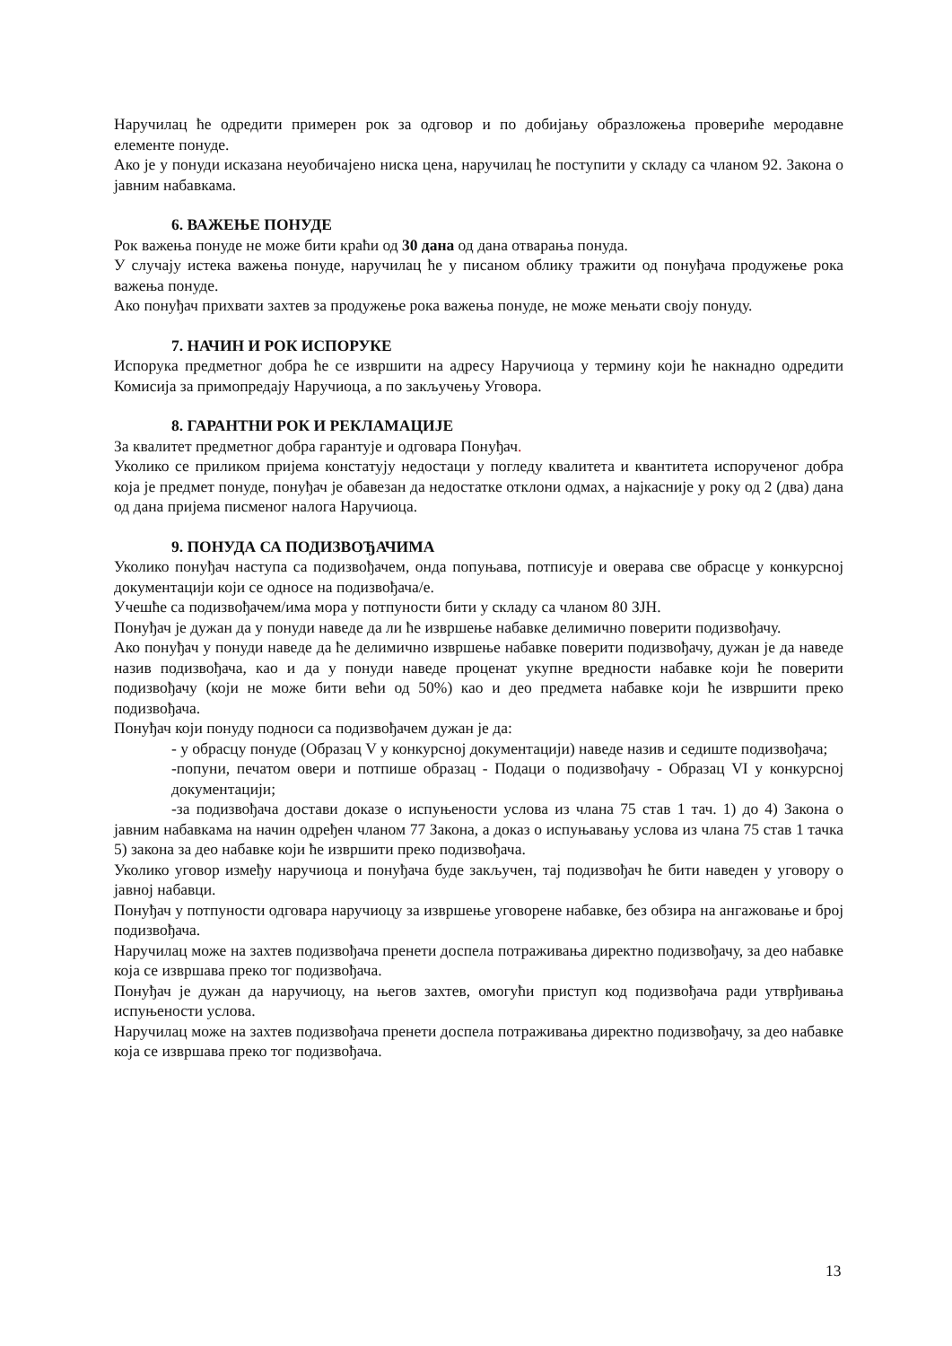Наручилац ће одредити примерен рок за одговор и по добијању образложења провериће меродавне елементе понуде.
Ако је у понуди исказана неуобичајено ниска цена, наручилац ће поступити у складу са чланом 92. Закона о јавним набавкама.
6. ВАЖЕЊЕ ПОНУДЕ
Рок важења понуде не може бити краћи од 30 дана од дана отварања понуда.
У случају истека важења понуде, наручилац ће у писаном облику тражити од понуђача продужење рока важења понуде.
Ако понуђач прихвати захтев за продужење рока важења понуде, не може мењати своју понуду.
7. НАЧИН И РОК ИСПОРУКЕ
Испорука предметног добра ће се извршити на адресу Наручиоца у термину који ће накнадно одредити Комисија за примопредају Наручиоца, а по закључењу Уговора.
8. ГАРАНТНИ РОК И РЕКЛАМАЦИЈЕ
За квалитет предметног добра гарантује и одговара Понуђач.
Уколико се приликом пријема констатују недостаци у погледу квалитета и квантитета испорученог добра која је предмет понуде, понуђач је обавезан да недостатке отклони одмах, а најкасније у року од 2 (два) дана од дана пријема писменог налога Наручиоца.
9. ПОНУДА СА ПОДИЗВОЂАЧИМА
Уколико понуђач наступа са подизвођачем, онда попуњава, потписује и оверава све обрасце у конкурсној документацији који се односе на подизвођача/е.
Учешће са подизвођачем/има мора у потпуности бити у складу са чланом 80 ЗЈН.
Понуђач је дужан да у понуди наведе да ли ће извршење набавке делимично поверити подизвођачу.
Ако понуђач у понуди наведе да ће делимично извршење набавке поверити подизвођачу, дужан је да наведе назив подизвођача, као и да у понуди наведе проценат укупне вредности набавке који ће поверити подизвођачу (који не може бити већи од 50%) као и део предмета набавке који ће извршити преко подизвођача.
Понуђач који понуду подноси са подизвођачем дужан је да:
- у обрасцу понуде (Образац V у конкурсној документацији) наведе назив и седиште подизвођача;
-попуни, печатом овери и потпише образац - Подаци о подизвођачу - Образац VI у конкурсној документацији;
-за подизвођача достави доказе о испуњености услова из члана 75 став 1 тач. 1) до 4) Закона о јавним набавкама на начин одређен чланом 77 Закона, а доказ о испуњавању услова из члана 75 став 1 тачка 5) закона за део набавке који ће извршити преко подизвођача.
Уколико уговор између наручиоца и понуђача буде закључен, тај подизвођач ће бити наведен у уговору о јавној набавци.
Понуђач у потпуности одговара наручиоцу за извршење уговорене набавке, без обзира на ангажовање и број подизвођача.
Наручилац може на захтев подизвођача пренети доспела потраживања директно подизвођачу, за део набавке која се извршава преко тог подизвођача.
Понуђач је дужан да наручиоцу, на његов захтев, омогући приступ код подизвођача ради утврђивања испуњености услова.
Наручилац може на захтев подизвођача пренети доспела потраживања директно подизвођачу, за део набавке која се извршава преко тог подизвођача.
13